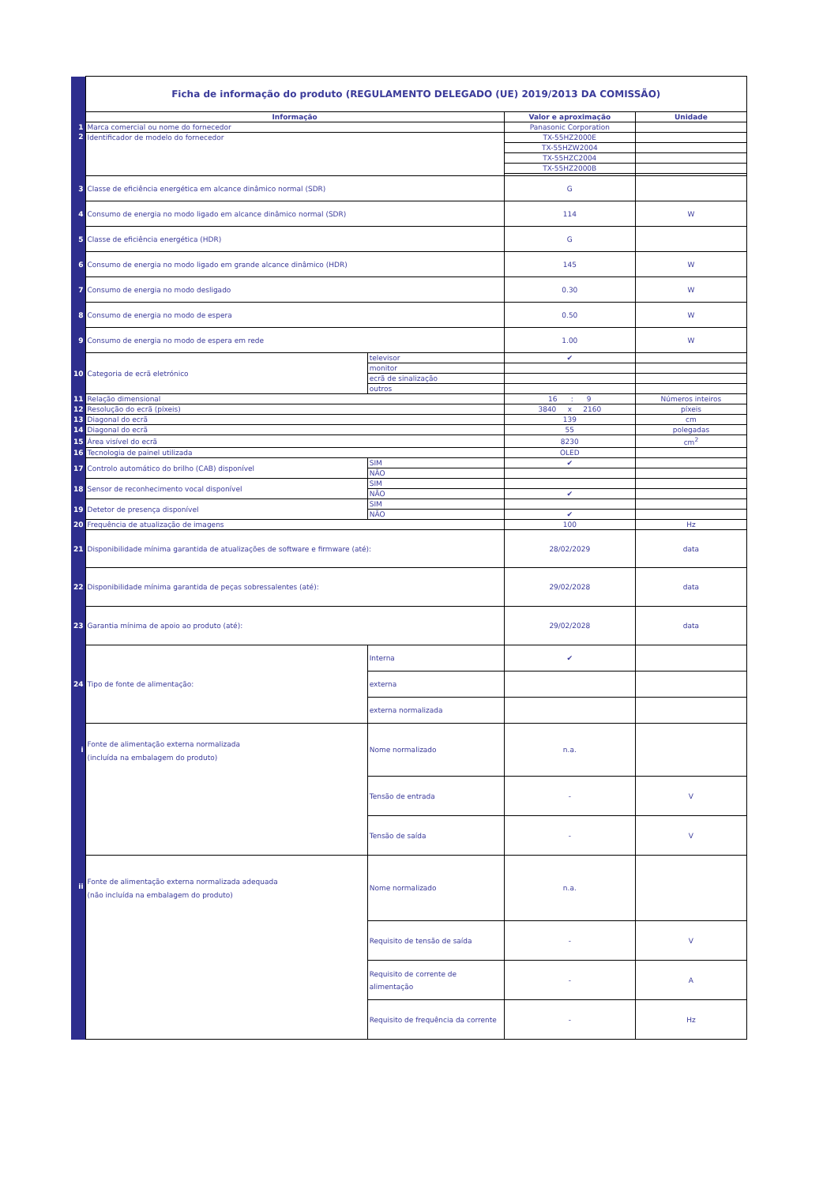| | Ficha de informação do produto (REGULAMENTO DELEGADO (UE) 2019/2013 DA COMISSÃO) | | | |
| | Informação | | Valor e aproximação | Unidade |
| 1 | Marca comercial ou nome do fornecedor | | Panasonic Corporation | |
| 2 | Identificador de modelo do fornecedor | | TX-55HZ2000E | |
| | | | TX-55HZW2004 | |
| | | | TX-55HZC2004 | |
| | | | TX-55HZ2000B | |
| 3 | Classe de eficiência energética em alcance dinâmico normal (SDR) | | G | |
| 4 | Consumo de energia no modo ligado em alcance dinâmico normal (SDR) | | 114 | W |
| 5 | Classe de eficiência energética (HDR) | | G | |
| 6 | Consumo de energia no modo ligado em grande alcance dinâmico (HDR) | | 145 | W |
| 7 | Consumo de energia no modo desligado | | 0.30 | W |
| 8 | Consumo de energia no modo de espera | | 0.50 | W |
| 9 | Consumo de energia no modo de espera em rede | | 1.00 | W |
| 10 | Categoria de ecrã eletrónico | televisor | ✔ | |
| | | monitor | | |
| | | ecrã de sinalização | | |
| | | outros | | |
| 11 | Relação dimensional | | 16 : 9 | Números inteiros |
| 12 | Resolução do ecrã (píxeis) | | 3840 x 2160 | píxeis |
| 13 | Diagonal do ecrã | | 139 | cm |
| 14 | Diagonal do ecrã | | 55 | polegadas |
| 15 | Área visível do ecrã | | 8230 | cm<sup>2</sup> |
| 16 | Tecnologia de painel utilizada | | OLED | |
| 17 | Controlo automático do brilho (CAB) disponível | SIM | ✔ | |
| | | NÃO | | |
| 18 | Sensor de reconhecimento vocal disponível | SIM | | |
| | | NÃO | ✔ | |
| 19 | Detetor de presença disponível | SIM | | |
| | | NÃO | ✔ | |
| 20 | Frequência de atualização de imagens | | 100 | Hz |
| 21 | Disponibilidade mínima garantida de atualizações de software e firmware (até): | | 28/02/2029 | data |
| 22 | Disponibilidade mínima garantida de peças sobressalentes (até): | | 29/02/2028 | data |
| 23 | Garantia mínima de apoio ao produto (até): | | 29/02/2028 | data |
| 24 | Tipo de fonte de alimentação: | Interna | ✔ | |
| | | externa | | |
| | | externa normalizada | | |
| i | Fonte de alimentação externa normalizada (incluída na embalagem do produto) | Nome normalizado | n.a. | |
| | | Tensão de entrada | - | V |
| | | Tensão de saída | - | V |
| ii | Fonte de alimentação externa normalizada adequada (não incluída na embalagem do produto) | Nome normalizado | n.a. | |
| | | Requisito de tensão de saída | - | V |
| | | Requisito de corrente de alimentação | - | A |
| | | Requisito de frequência da corrente | - | Hz |